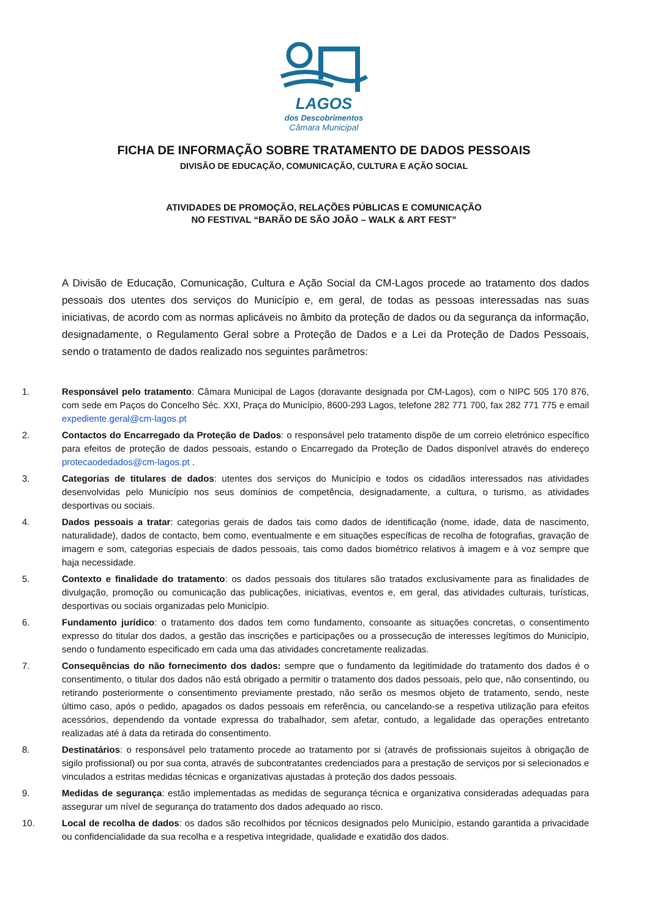LAGOS
dos Descobrimentos
Câmara Municipal
FICHA DE INFORMAÇÃO SOBRE TRATAMENTO DE DADOS PESSOAIS
DIVISÃO DE EDUCAÇÃO, COMUNICAÇÃO, CULTURA E AÇÃO SOCIAL
ATIVIDADES DE PROMOÇÃO, RELAÇÕES PÚBLICAS E COMUNICAÇÃO
NO FESTIVAL “BARÃO DE SÃO JOÃO – WALK & ART FEST”
A Divisão de Educação, Comunicação, Cultura e Ação Social da CM-Lagos procede ao tratamento dos dados pessoais dos utentes dos serviços do Município e, em geral, de todas as pessoas interessadas nas suas iniciativas, de acordo com as normas aplicáveis no âmbito da proteção de dados ou da segurança da informação, designadamente, o Regulamento Geral sobre a Proteção de Dados e a Lei da Proteção de Dados Pessoais, sendo o tratamento de dados realizado nos seguintes parâmetros:
1. Responsável pelo tratamento: Câmara Municipal de Lagos (doravante designada por CM-Lagos), com o NIPC 505 170 876, com sede em Paços do Concelho Séc. XXI, Praça do Município, 8600-293 Lagos, telefone 282 771 700, fax 282 771 775 e email expediente.geral@cm-lagos.pt
2. Contactos do Encarregado da Proteção de Dados: o responsável pelo tratamento dispõe de um correio eletrónico específico para efeitos de proteção de dados pessoais, estando o Encarregado da Proteção de Dados disponível através do endereço protecaodedados@cm-lagos.pt .
3. Categorias de titulares de dados: utentes dos serviços do Município e todos os cidadãos interessados nas atividades desenvolvidas pelo Município nos seus domínios de competência, designadamente, a cultura, o turismo, as atividades desportivas ou sociais.
4. Dados pessoais a tratar: categorias gerais de dados tais como dados de identificação (nome, idade, data de nascimento, naturalidade), dados de contacto, bem como, eventualmente e em situações específicas de recolha de fotografias, gravação de imagem e som, categorias especiais de dados pessoais, tais como dados biométrico relativos à imagem e à voz sempre que haja necessidade.
5. Contexto e finalidade do tratamento: os dados pessoais dos titulares são tratados exclusivamente para as finalidades de divulgação, promoção ou comunicação das publicações, iniciativas, eventos e, em geral, das atividades culturais, turísticas, desportivas ou sociais organizadas pelo Município.
6. Fundamento jurídico: o tratamento dos dados tem como fundamento, consoante as situações concretas, o consentimento expresso do titular dos dados, a gestão das inscrições e participações ou a prossecução de interesses legítimos do Município, sendo o fundamento especificado em cada uma das atividades concretamente realizadas.
7. Consequências do não fornecimento dos dados: sempre que o fundamento da legitimidade do tratamento dos dados é o consentimento, o titular dos dados não está obrigado a permitir o tratamento dos dados pessoais, pelo que, não consentindo, ou retirando posteriormente o consentimento previamente prestado, não serão os mesmos objeto de tratamento, sendo, neste último caso, após o pedido, apagados os dados pessoais em referência, ou cancelando-se a respetiva utilização para efeitos acessórios, dependendo da vontade expressa do trabalhador, sem afetar, contudo, a legalidade das operações entretanto realizadas até à data da retirada do consentimento.
8. Destinatários: o responsável pelo tratamento procede ao tratamento por si (através de profissionais sujeitos à obrigação de sigilo profissional) ou por sua conta, através de subcontratantes credenciados para a prestação de serviços por si selecionados e vinculados a estritas medidas técnicas e organizativas ajustadas à proteção dos dados pessoais.
9. Medidas de segurança: estão implementadas as medidas de segurança técnica e organizativa consideradas adequadas para assegurar um nível de segurança do tratamento dos dados adequado ao risco.
10. Local de recolha de dados: os dados são recolhidos por técnicos designados pelo Município, estando garantida a privacidade ou confidencialidade da sua recolha e a respetiva integridade, qualidade e exatidão dos dados.